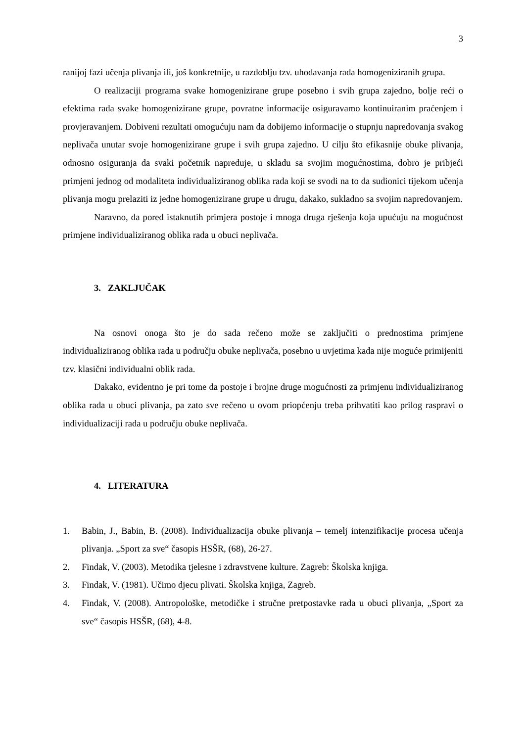3
ranijoj fazi učenja plivanja ili, još konkretnije, u razdoblju tzv. uhodavanja rada homogeniziranih grupa.
O realizaciji programa svake homogenizirane grupe posebno i svih grupa zajedno, bolje reći o efektima rada svake homogenizirane grupe, povratne informacije osiguravamo kontinuiranim praćenjem i provjeravanjem. Dobiveni rezultati omogućuju nam da dobijemo informacije o stupnju napredovanja svakog neplivača unutar svoje homogenizirane grupe i svih grupa zajedno. U cilju što efikasnije obuke plivanja, odnosno osiguranja da svaki početnik napreduje, u skladu sa svojim mogućnostima, dobro je pribjeći primjeni jednog od modaliteta individualiziranog oblika rada koji se svodi na to da sudionici tijekom učenja plivanja mogu prelaziti iz jedne homogenizirane grupe u drugu, dakako, sukladno sa svojim napredovanjem.
Naravno, da pored istaknutih primjera postoje i mnoga druga rješenja koja upućuju na mogućnost primjene individualiziranog oblika rada u obuci neplivača.
3. ZAKLJUČAK
Na osnovi onoga što je do sada rečeno može se zaključiti o prednostima primjene individualiziranog oblika rada u području obuke neplivača, posebno u uvjetima kada nije moguće primijeniti tzv. klasični individualni oblik rada.
Dakako, evidentno je pri tome da postoje i brojne druge mogućnosti za primjenu individualiziranog oblika rada u obuci plivanja, pa zato sve rečeno u ovom priopćenju treba prihvatiti kao prilog raspravi o individualizaciji rada u području obuke neplivača.
4. LITERATURA
1. Babin, J., Babin, B. (2008). Individualizacija obuke plivanja – temelj intenzifikacije procesa učenja plivanja. „Sport za sve“ časopis HSŠR, (68), 26-27.
2. Findak, V. (2003). Metodika tjelesne i zdravstvene kulture. Zagreb: Školska knjiga.
3. Findak, V. (1981). Učimo djecu plivati. Školska knjiga, Zagreb.
4. Findak, V. (2008). Antropološke, metodičke i stručne pretpostavke rada u obuci plivanja, „Sport za sve“ časopis HSŠR, (68), 4-8.